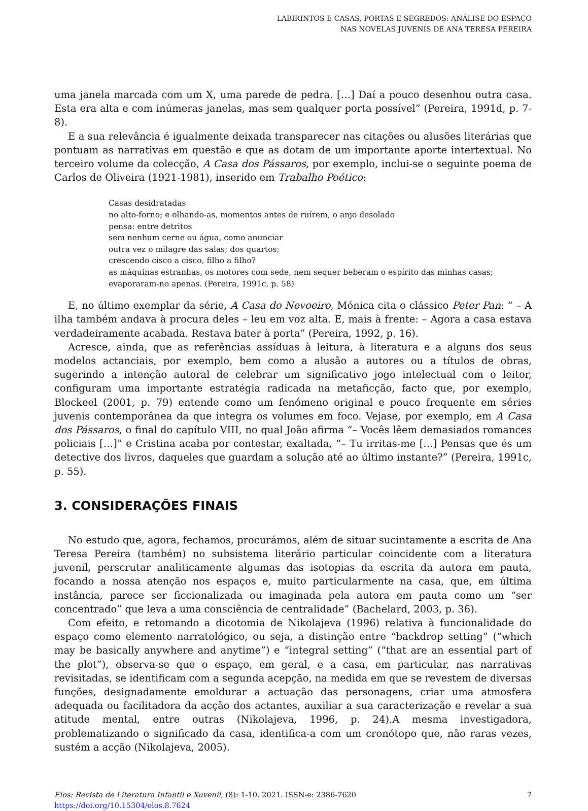LABIRINTOS E CASAS, PORTAS E SEGREDOS: ANÁLISE DO ESPAÇO
NAS NOVELAS JUVENIS DE ANA TERESA PEREIRA
uma janela marcada com um X, uma parede de pedra. […] Daí a pouco desenhou outra casa. Esta era alta e com inúmeras janelas, mas sem qualquer porta possível” (Pereira, 1991d, p. 7-8).
E a sua relevância é igualmente deixada transparecer nas citações ou alusões literárias que pontuam as narrativas em questão e que as dotam de um importante aporte intertextual. No terceiro volume da colecção, A Casa dos Pássaros, por exemplo, inclui-se o seguinte poema de Carlos de Oliveira (1921-1981), inserido em Trabalho Poético:
Casas desidratadas
no alto-forno; e olhando-as, momentos antes de ruírem, o anjo desolado
pensa: entre detritos
sem nenhum cerne ou água, como anunciar
outra vez o milagre das salas; dos quartos;
crescendo cisco a cisco, filho a filho?
as máquinas estranhas, os motores com sede, nem sequer beberam o espírito das minhas casas;
evaporaram-no apenas. (Pereira, 1991c, p. 58)
E, no último exemplar da série, A Casa do Nevoeiro, Mónica cita o clássico Peter Pan: “ – A ilha também andava à procura deles – leu em voz alta. E, mais à frente: – Agora a casa estava verdadeiramente acabada. Restava bater à porta” (Pereira, 1992, p. 16).
Acresce, ainda, que as referências assíduas à leitura, à literatura e a alguns dos seus modelos actanciais, por exemplo, bem como a alusão a autores ou a títulos de obras, sugerindo a intenção autoral de celebrar um significativo jogo intelectual com o leitor, configuram uma importante estratégia radicada na metaficção, facto que, por exemplo, Blockeel (2001, p. 79) entende como um fenómeno original e pouco frequente em séries juvenis contemporânea da que integra os volumes em foco. Vejase, por exemplo, em A Casa dos Pássaros, o final do capítulo VIII, no qual João afirma “– Vocês lêem demasiados romances policiais […]” e Cristina acaba por contestar, exaltada, “– Tu irritas-me […] Pensas que és um detective dos livros, daqueles que guardam a solução até ao último instante?” (Pereira, 1991c, p. 55).
3. CONSIDERAÇÕES FINAIS
No estudo que, agora, fechamos, procurámos, além de situar sucintamente a escrita de Ana Teresa Pereira (também) no subsistema literário particular coincidente com a literatura juvenil, perscrutar analiticamente algumas das isotopias da escrita da autora em pauta, focando a nossa atenção nos espaços e, muito particularmente na casa, que, em última instância, parece ser ficcionalizada ou imaginada pela autora em pauta como um “ser concentrado” que leva a uma consciência de centralidade” (Bachelard, 2003, p. 36).
Com efeito, e retomando a dicotomia de Nikolajeva (1996) relativa à funcionalidade do espaço como elemento narratológico, ou seja, a distinção entre “backdrop setting” (“which may be basically anywhere and anytime”) e “integral setting” (“that are an essential part of the plot”), observa-se que o espaço, em geral, e a casa, em particular, nas narrativas revisitadas, se identificam com a segunda acepção, na medida em que se revestem de diversas funções, designadamente emoldurar a actuação das personagens, criar uma atmosfera adequada ou facilitadora da acção dos actantes, auxiliar a sua caracterização e revelar a sua atitude mental, entre outras (Nikolajeva, 1996, p. 24).A mesma investigadora, problematizando o significado da casa, identifica-a com um cronótopo que, não raras vezes, sustém a acção (Nikolajeva, 2005).
Elos: Revista de Literatura Infantil e Xuvenil, (8): 1-10. 2021. ISSN-e: 2386-7620
https://doi.org/10.15304/elos.8.7624
7